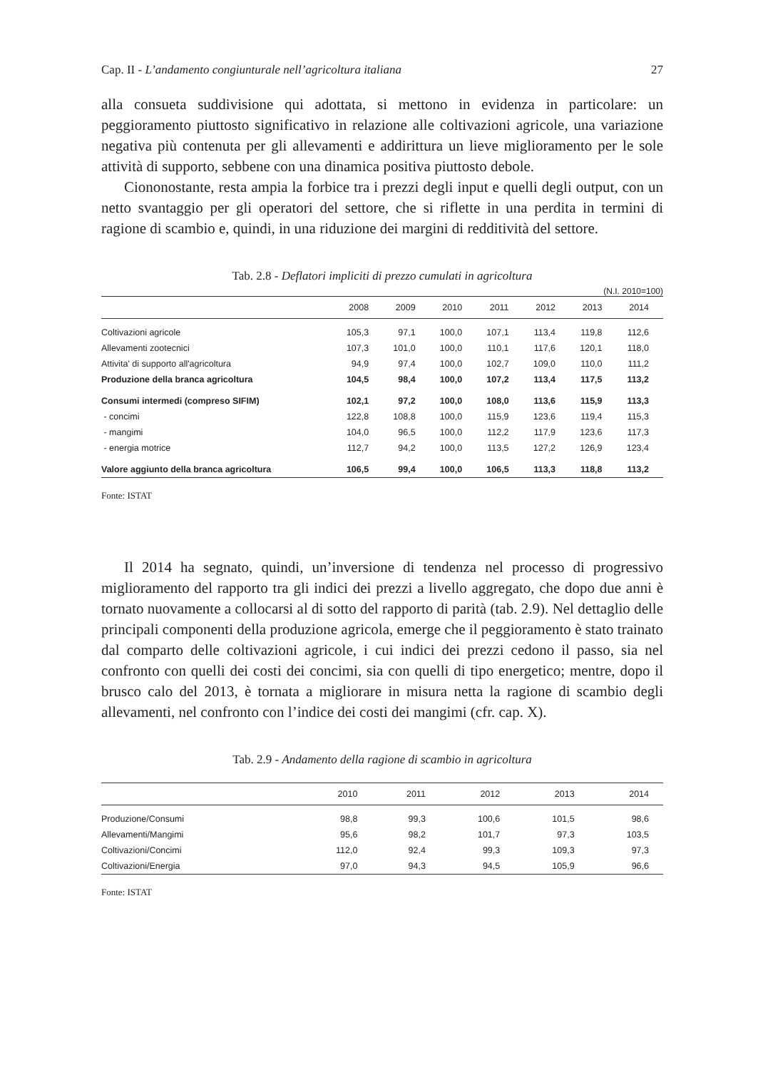Cap. II - L’andamento congiunturale nell’agricoltura italiana 27
alla consueta suddivisione qui adottata, si mettono in evidenza in particolare: un peggioramento piuttosto significativo in relazione alle coltivazioni agricole, una variazione negativa più contenuta per gli allevamenti e addirittura un lieve miglioramento per le sole attività di supporto, sebbene con una dinamica positiva piuttosto debole.
Ciononostante, resta ampia la forbice tra i prezzi degli input e quelli degli output, con un netto svantaggio per gli operatori del settore, che si riflette in una perdita in termini di ragione di scambio e, quindi, in una riduzione dei margini di redditività del settore.
Tab. 2.8 - Deflatori impliciti di prezzo cumulati in agricoltura
(N.I. 2010=100)
| | 2008 | 2009 | 2010 | 2011 | 2012 | 2013 | 2014 |
| --- | --- | --- | --- | --- | --- | --- | --- |
| Coltivazioni agricole | 105,3 | 97,1 | 100,0 | 107,1 | 113,4 | 119,8 | 112,6 |
| Allevamenti zootecnici | 107,3 | 101,0 | 100,0 | 110,1 | 117,6 | 120,1 | 118,0 |
| Attivita' di supporto all'agricoltura | 94,9 | 97,4 | 100,0 | 102,7 | 109,0 | 110,0 | 111,2 |
| Produzione della branca agricoltura | 104,5 | 98,4 | 100,0 | 107,2 | 113,4 | 117,5 | 113,2 |
| Consumi intermedi (compreso SIFIM) | 102,1 | 97,2 | 100,0 | 108,0 | 113,6 | 115,9 | 113,3 |
| - concimi | 122,8 | 108,8 | 100,0 | 115,9 | 123,6 | 119,4 | 115,3 |
| - mangimi | 104,0 | 96,5 | 100,0 | 112,2 | 117,9 | 123,6 | 117,3 |
| - energia motrice | 112,7 | 94,2 | 100,0 | 113,5 | 127,2 | 126,9 | 123,4 |
| Valore aggiunto della branca agricoltura | 106,5 | 99,4 | 100,0 | 106,5 | 113,3 | 118,8 | 113,2 |
Fonte: ISTAT
Il 2014 ha segnato, quindi, un’inversione di tendenza nel processo di progressivo miglioramento del rapporto tra gli indici dei prezzi a livello aggregato, che dopo due anni è tornato nuovamente a collocarsi al di sotto del rapporto di parità (tab. 2.9). Nel dettaglio delle principali componenti della produzione agricola, emerge che il peggioramento è stato trainato dal comparto delle coltivazioni agricole, i cui indici dei prezzi cedono il passo, sia nel confronto con quelli dei costi dei concimi, sia con quelli di tipo energetico; mentre, dopo il brusco calo del 2013, è tornata a migliorare in misura netta la ragione di scambio degli allevamenti, nel confronto con l’indice dei costi dei mangimi (cfr. cap. X).
Tab. 2.9 - Andamento della ragione di scambio in agricoltura
| | 2010 | 2011 | 2012 | 2013 | 2014 |
| --- | --- | --- | --- | --- | --- |
| Produzione/Consumi | 98,8 | 99,3 | 100,6 | 101,5 | 98,6 |
| Allevamenti/Mangimi | 95,6 | 98,2 | 101,7 | 97,3 | 103,5 |
| Coltivazioni/Concimi | 112,0 | 92,4 | 99,3 | 109,3 | 97,3 |
| Coltivazioni/Energia | 97,0 | 94,3 | 94,5 | 105,9 | 96,6 |
Fonte: ISTAT